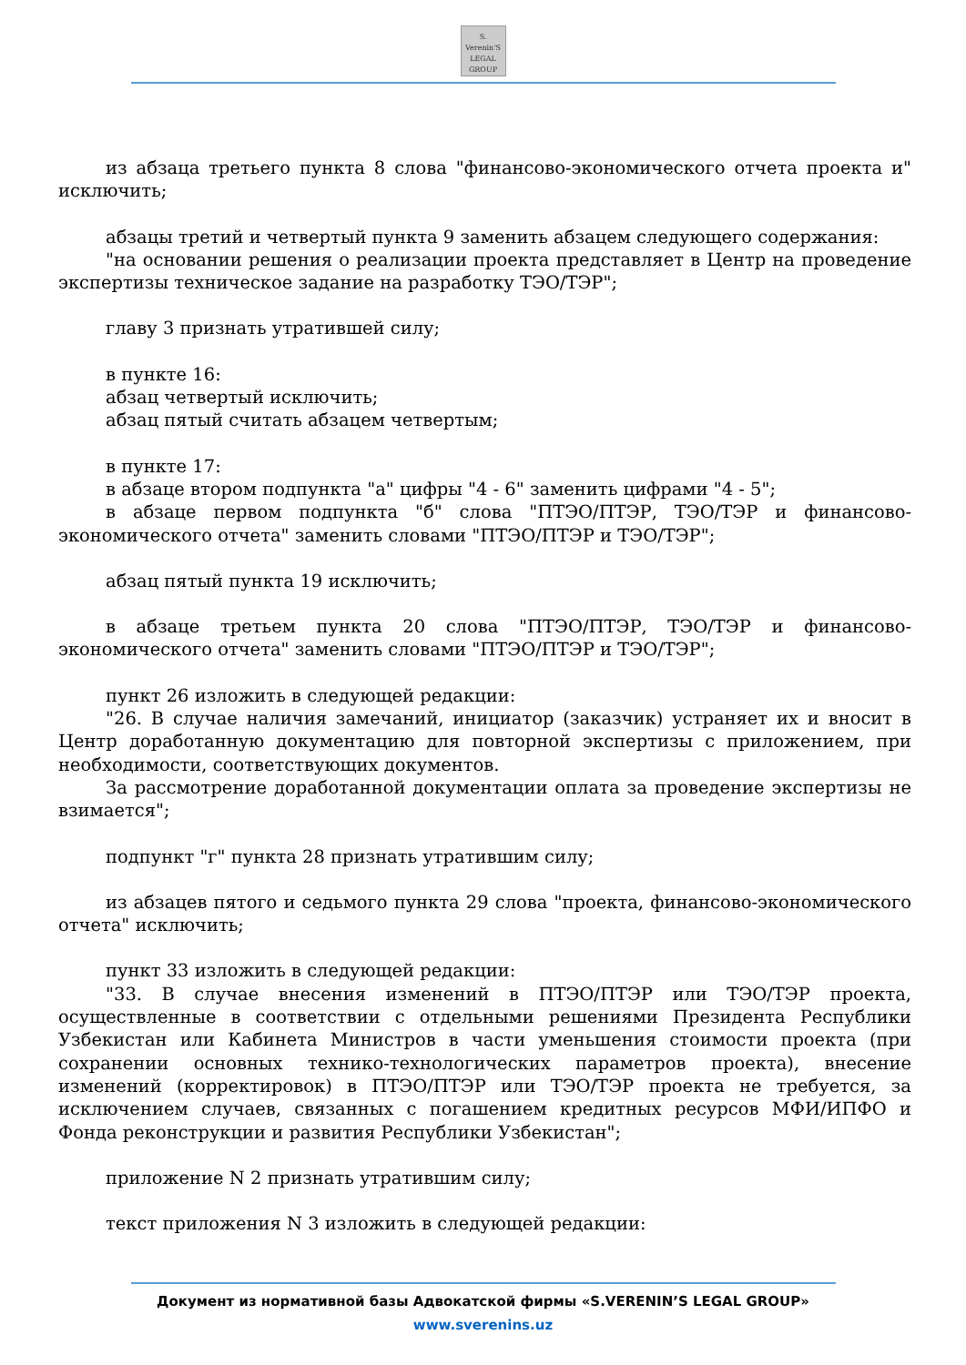S. Verenin'S
LEGAL
GROUP
из абзаца третьего пункта 8 слова "финансово-экономического отчета проекта и" исключить;
абзацы третий и четвертый пункта 9 заменить абзацем следующего содержания:
"на основании решения о реализации проекта представляет в Центр на проведение экспертизы техническое задание на разработку ТЭО/ТЭР";
главу 3 признать утратившей силу;
в пункте 16:
абзац четвертый исключить;
абзац пятый считать абзацем четвертым;
в пункте 17:
в абзаце втором подпункта "а" цифры "4 - 6" заменить цифрами "4 - 5";
в абзаце первом подпункта "б" слова "ПТЭО/ПТЭР, ТЭО/ТЭР и финансово-экономического отчета" заменить словами "ПТЭО/ПТЭР и ТЭО/ТЭР";
абзац пятый пункта 19 исключить;
в абзаце третьем пункта 20 слова "ПТЭО/ПТЭР, ТЭО/ТЭР и финансово-экономического отчета" заменить словами "ПТЭО/ПТЭР и ТЭО/ТЭР";
пункт 26 изложить в следующей редакции:
"26. В случае наличия замечаний, инициатор (заказчик) устраняет их и вносит в Центр доработанную документацию для повторной экспертизы с приложением, при необходимости, соответствующих документов.
За рассмотрение доработанной документации оплата за проведение экспертизы не взимается";
подпункт "г" пункта 28 признать утратившим силу;
из абзацев пятого и седьмого пункта 29 слова "проекта, финансово-экономического отчета" исключить;
пункт 33 изложить в следующей редакции:
"33. В случае внесения изменений в ПТЭО/ПТЭР или ТЭО/ТЭР проекта, осуществленные в соответствии с отдельными решениями Президента Республики Узбекистан или Кабинета Министров в части уменьшения стоимости проекта (при сохранении основных технико-технологических параметров проекта), внесение изменений (корректировок) в ПТЭО/ПТЭР или ТЭО/ТЭР проекта не требуется, за исключением случаев, связанных с погашением кредитных ресурсов МФИ/ИПФО и Фонда реконструкции и развития Республики Узбекистан";
приложение N 2 признать утратившим силу;
текст приложения N 3 изложить в следующей редакции:
Документ из нормативной базы Адвокатской фирмы «S.VERENIN’S LEGAL GROUP»
www.sverenins.uz